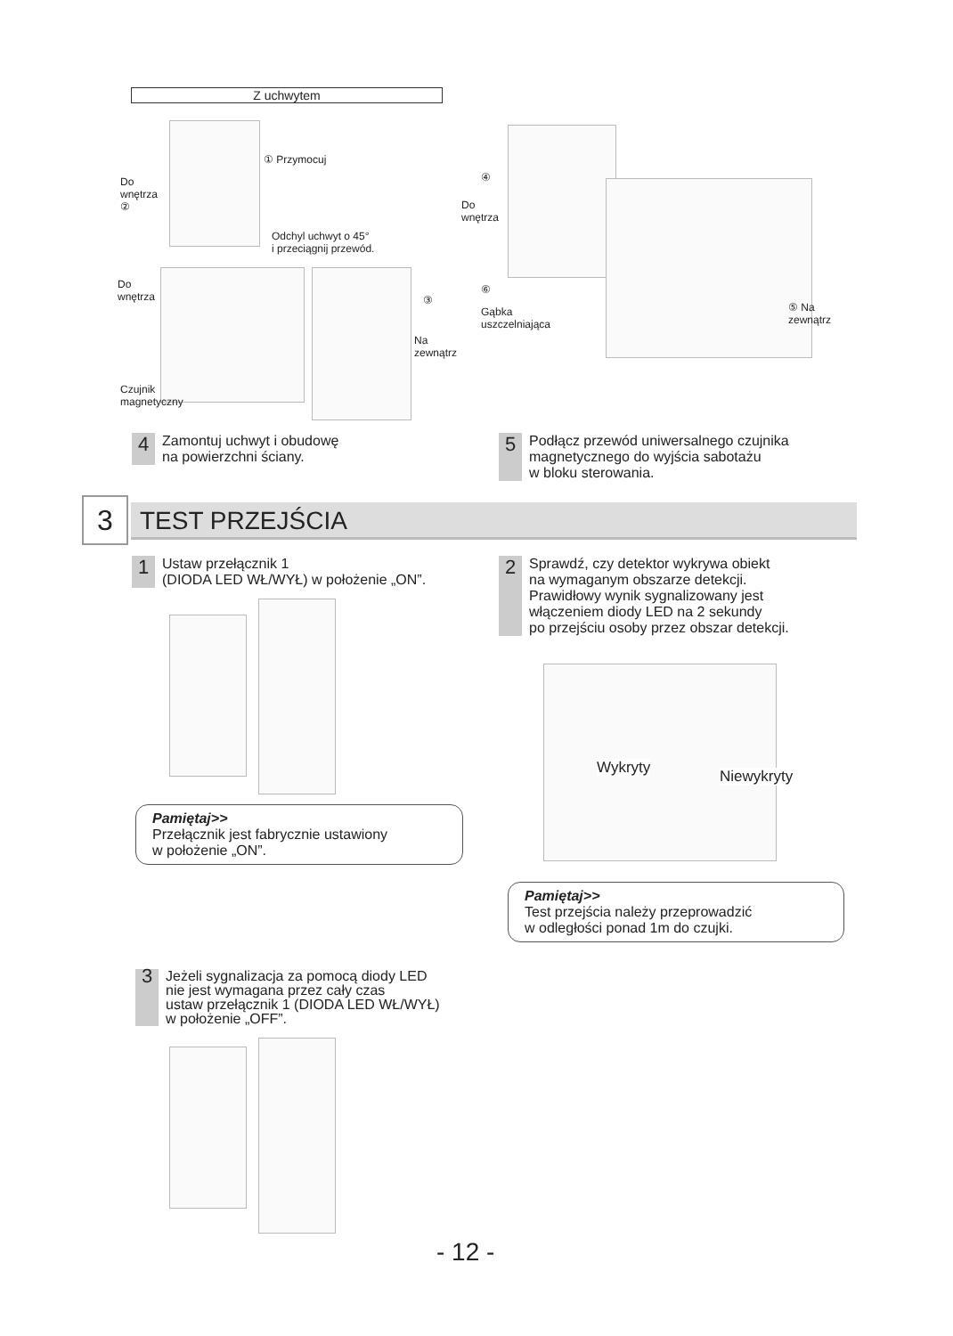Z uchwytem
① Przymocuj
Do
wnętrza
②
Odchyl uchwyt o 45°
i przeciągnij przewód.
Do
wnętrza
③
Na
zewnątrz
Czujnik
magnetyczny
④
Do
wnętrza
⑥
Gąbka
uszczelniająca
⑤ Na
zewnątrz
4 Zamontuj uchwyt i obudowę
na powierzchni ściany.
5 Podłącz przewód uniwersalnego czujnika
magnetycznego do wyjścia sabotażu
w bloku sterowania.
3 TEST PRZEJŚCIA
1 Ustaw przełącznik 1
(DIODA LED WŁ/WYŁ) w położenie „ON”.
Pamiętaj>>
Przełącznik jest fabrycznie ustawiony
w położenie „ON”.
2 Sprawdź, czy detektor wykrywa obiekt
na wymaganym obszarze detekcji.
Prawidłowy wynik sygnalizowany jest
włączeniem diody LED na 2 sekundy
po przejściu osoby przez obszar detekcji.
Wykryty Niewykryty
Pamiętaj>>
Test przejścia należy przeprowadzić
w odległości ponad 1m do czujki.
3 Jeżeli sygnalizacja za pomocą diody LED
nie jest wymagana przez cały czas
ustaw przełącznik 1 (DIODA LED WŁ/WYŁ)
w położenie „OFF”.
- 12 -